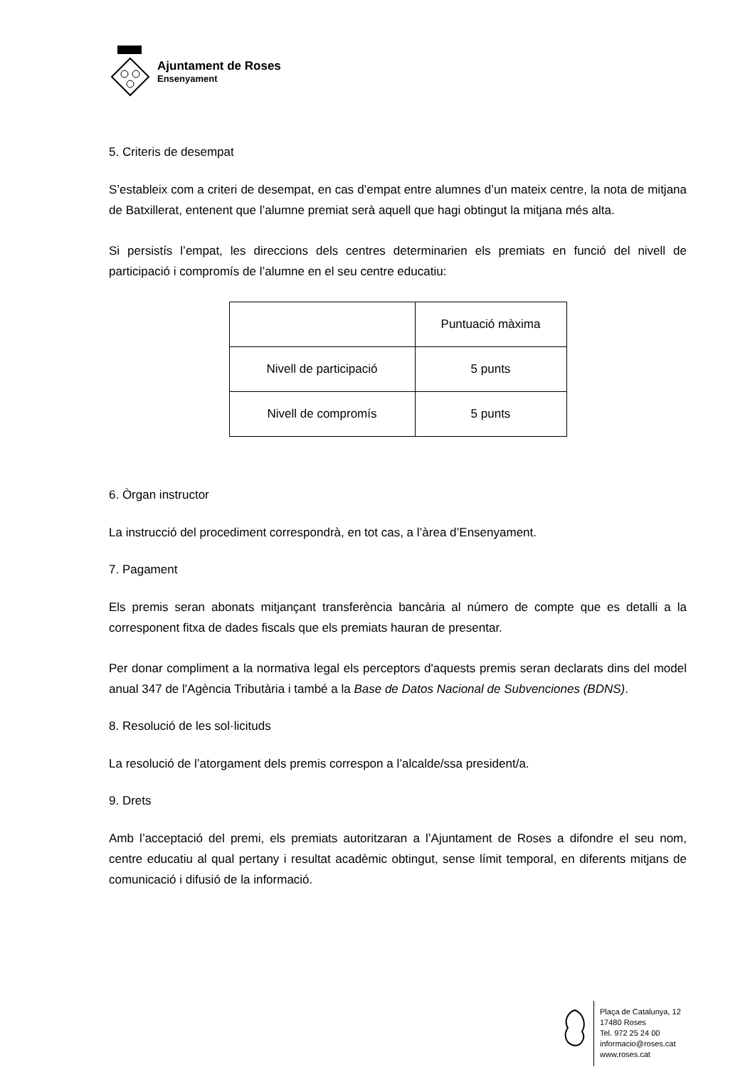Ajuntament de Roses
Ensenyament
5. Criteris de desempat
S’estableix com a criteri de desempat, en cas d’empat entre alumnes d’un mateix centre, la nota de mitjana de Batxillerat, entenent que l’alumne premiat serà aquell que hagi obtingut la mitjana més alta.
Si persistís l’empat, les direccions dels centres determinarien els premiats en funció del nivell de participació i compromís de l’alumne en el seu centre educatiu:
| | Puntuació màxima |
| Nivell de participació | 5 punts |
| Nivell de compromís | 5 punts |
6. Òrgan instructor
La instrucció del procediment correspondrà, en tot cas, a l’àrea d’Ensenyament.
7. Pagament
Els premis seran abonats mitjançant transferència bancària al número de compte que es detalli a la corresponent fitxa de dades fiscals que els premiats hauran de presentar.
Per donar compliment a la normativa legal els perceptors d'aquests premis seran declarats dins del model anual 347 de l'Agència Tributària i també a la Base de Datos Nacional de Subvenciones (BDNS).
8. Resolució de les sol·licituds
La resolució de l’atorgament dels premis correspon a l’alcalde/ssa president/a.
9. Drets
Amb l’acceptació del premi, els premiats autoritzaran a l’Ajuntament de Roses a difondre el seu nom, centre educatiu al qual pertany i resultat acadèmic obtingut, sense límit temporal, en diferents mitjans de comunicació i difusió de la informació.
Plaça de Catalunya, 12
17480 Roses
Tel. 972 25 24 00
informacio@roses.cat
www.roses.cat